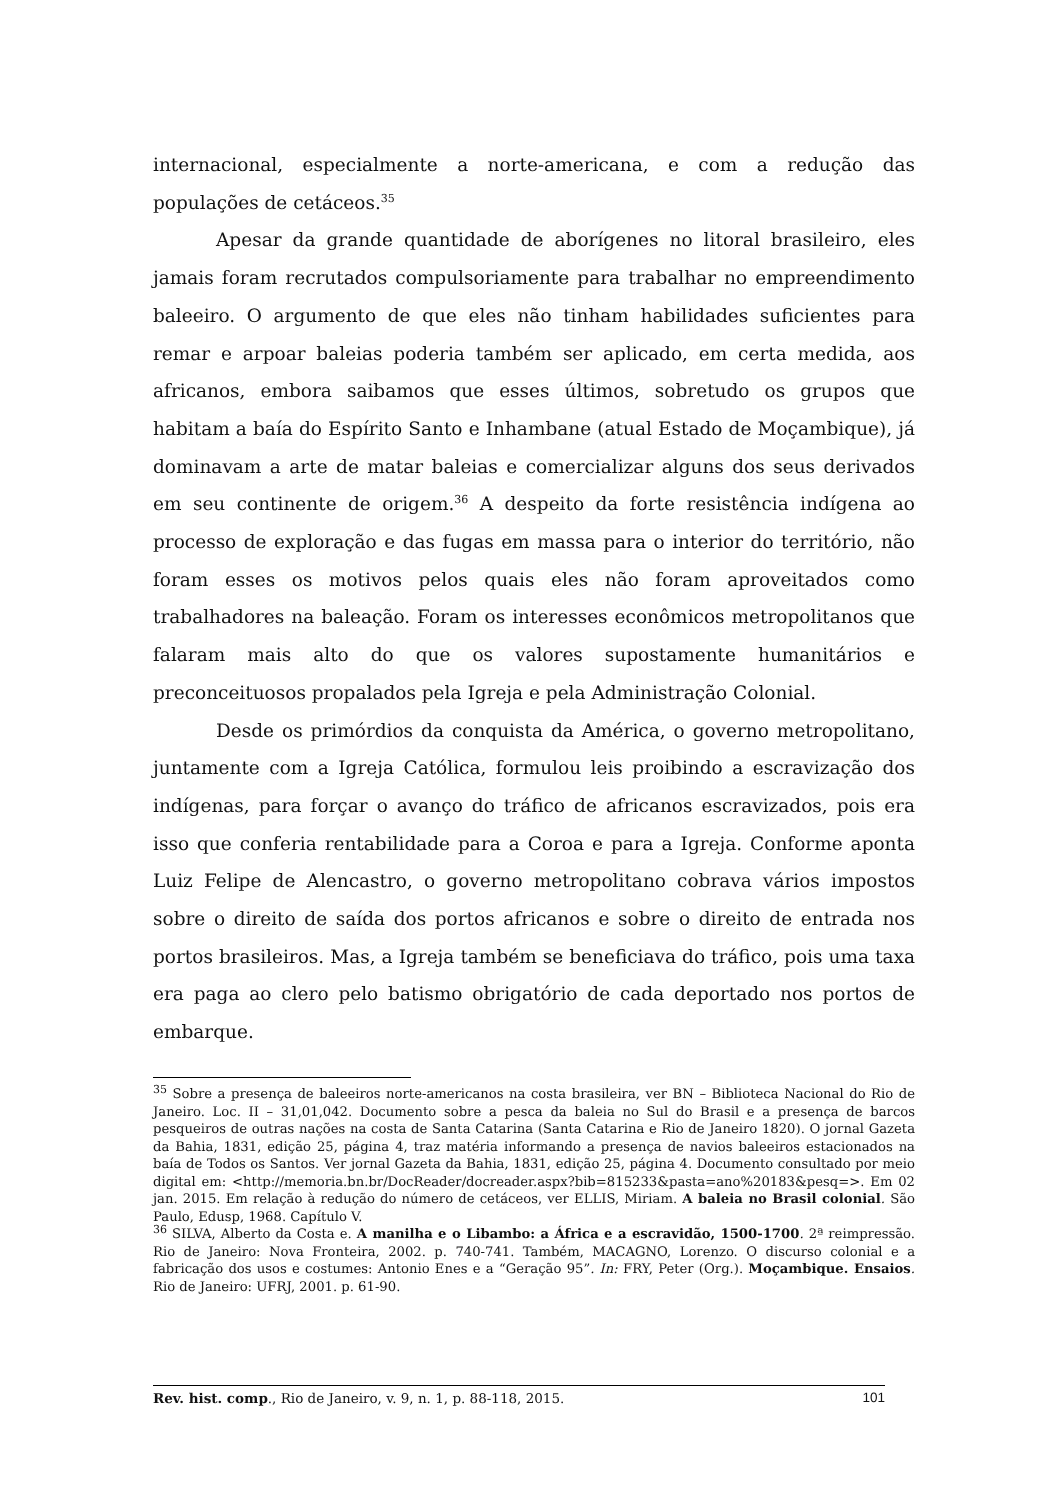internacional, especialmente a norte-americana, e com a redução das populações de cetáceos.<sup>35</sup>
Apesar da grande quantidade de aborígenes no litoral brasileiro, eles jamais foram recrutados compulsoriamente para trabalhar no empreendimento baleeiro. O argumento de que eles não tinham habilidades suficientes para remar e arpoar baleias poderia também ser aplicado, em certa medida, aos africanos, embora saibamos que esses últimos, sobretudo os grupos que habitam a baía do Espírito Santo e Inhambane (atual Estado de Moçambique), já dominavam a arte de matar baleias e comercializar alguns dos seus derivados em seu continente de origem.<sup>36</sup> A despeito da forte resistência indígena ao processo de exploração e das fugas em massa para o interior do território, não foram esses os motivos pelos quais eles não foram aproveitados como trabalhadores na baleação. Foram os interesses econômicos metropolitanos que falaram mais alto do que os valores supostamente humanitários e preconceituosos propalados pela Igreja e pela Administração Colonial.
Desde os primórdios da conquista da América, o governo metropolitano, juntamente com a Igreja Católica, formulou leis proibindo a escravização dos indígenas, para forçar o avanço do tráfico de africanos escravizados, pois era isso que conferia rentabilidade para a Coroa e para a Igreja. Conforme aponta Luiz Felipe de Alencastro, o governo metropolitano cobrava vários impostos sobre o direito de saída dos portos africanos e sobre o direito de entrada nos portos brasileiros. Mas, a Igreja também se beneficiava do tráfico, pois uma taxa era paga ao clero pelo batismo obrigatório de cada deportado nos portos de embarque.
<sup>35</sup> Sobre a presença de baleeiros norte-americanos na costa brasileira, ver BN – Biblioteca Nacional do Rio de Janeiro. Loc. II – 31,01,042. Documento sobre a pesca da baleia no Sul do Brasil e a presença de barcos pesqueiros de outras nações na costa de Santa Catarina (Santa Catarina e Rio de Janeiro 1820). O jornal Gazeta da Bahia, 1831, edição 25, página 4, traz matéria informando a presença de navios baleeiros estacionados na baía de Todos os Santos. Ver jornal Gazeta da Bahia, 1831, edição 25, página 4. Documento consultado por meio digital em: <http://memoria.bn.br/DocReader/docreader.aspx?bib=815233&pasta=ano%20183&pesq=>. Em 02 jan. 2015. Em relação à redução do número de cetáceos, ver ELLIS, Miriam. A baleia no Brasil colonial. São Paulo, Edusp, 1968. Capítulo V.
<sup>36</sup> SILVA, Alberto da Costa e. A manilha e o Libambo: a África e a escravidão, 1500-1700. 2ª reimpressão. Rio de Janeiro: Nova Fronteira, 2002. p. 740-741. Também, MACAGNO, Lorenzo. O discurso colonial e a fabricação dos usos e costumes: Antonio Enes e a “Geração 95”. In: FRY, Peter (Org.). Moçambique. Ensaios. Rio de Janeiro: UFRJ, 2001. p. 61-90.
Rev. hist. comp., Rio de Janeiro, v. 9, n. 1, p. 88-118, 2015. 101